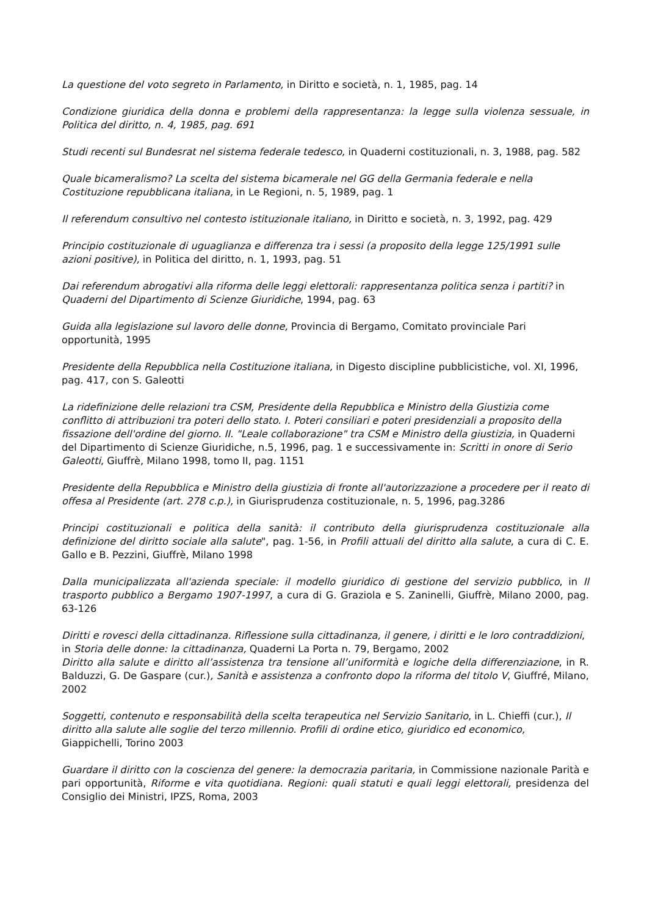La questione del voto segreto in Parlamento, in Diritto e società, n. 1, 1985, pag. 14
Condizione giuridica della donna e problemi della rappresentanza: la legge sulla violenza sessuale, in Politica del diritto, n. 4, 1985, pag. 691
Studi recenti sul Bundesrat nel sistema federale tedesco, in Quaderni costituzionali, n. 3, 1988, pag. 582
Quale bicameralismo? La scelta del sistema bicamerale nel GG della Germania federale e nella Costituzione repubblicana italiana, in Le Regioni, n. 5, 1989, pag. 1
Il referendum consultivo nel contesto istituzionale italiano, in Diritto e società, n. 3, 1992, pag. 429
Principio costituzionale di uguaglianza e differenza tra i sessi (a proposito della legge 125/1991 sulle azioni positive), in Politica del diritto, n. 1, 1993, pag. 51
Dai referendum abrogativi alla riforma delle leggi elettorali: rappresentanza politica senza i partiti? in Quaderni del Dipartimento di Scienze Giuridiche, 1994, pag. 63
Guida alla legislazione sul lavoro delle donne, Provincia di Bergamo, Comitato provinciale Pari opportunità, 1995
Presidente della Repubblica nella Costituzione italiana, in Digesto discipline pubblicistiche, vol. XI, 1996, pag. 417, con S. Galeotti
La ridefinizione delle relazioni tra CSM, Presidente della Repubblica e Ministro della Giustizia come conflitto di attribuzioni tra poteri dello stato. I. Poteri consiliari e poteri presidenziali a proposito della fissazione dell'ordine del giorno. II. "Leale collaborazione" tra CSM e Ministro della giustizia, in Quaderni del Dipartimento di Scienze Giuridiche, n.5, 1996, pag. 1 e successivamente in: Scritti in onore di Serio Galeotti, Giuffrè, Milano 1998, tomo II, pag. 1151
Presidente della Repubblica e Ministro della giustizia di fronte all'autorizzazione a procedere per il reato di offesa al Presidente (art. 278 c.p.), in Giurisprudenza costituzionale, n. 5, 1996, pag.3286
Principi costituzionali e politica della sanità: il contributo della giurisprudenza costituzionale alla definizione del diritto sociale alla salute", pag. 1-56, in Profili attuali del diritto alla salute, a cura di C. E. Gallo e B. Pezzini, Giuffrè, Milano 1998
Dalla municipalizzata all'azienda speciale: il modello giuridico di gestione del servizio pubblico, in Il trasporto pubblico a Bergamo 1907-1997, a cura di G. Graziola e S. Zaninelli, Giuffrè, Milano 2000, pag. 63-126
Diritti e rovesci della cittadinanza. Riflessione sulla cittadinanza, il genere, i diritti e le loro contraddizioni, in Storia delle donne: la cittadinanza, Quaderni La Porta n. 79, Bergamo, 2002
Diritto alla salute e diritto all’assistenza tra tensione all’uniformità e logiche della differenziazione, in R. Balduzzi, G. De Gaspare (cur.), Sanità e assistenza a confronto dopo la riforma del titolo V, Giuffré, Milano, 2002
Soggetti, contenuto e responsabilità della scelta terapeutica nel Servizio Sanitario, in L. Chieffi (cur.), Il diritto alla salute alle soglie del terzo millennio. Profili di ordine etico, giuridico ed economico, Giappichelli, Torino 2003
Guardare il diritto con la coscienza del genere: la democrazia paritaria, in Commissione nazionale Parità e pari opportunità, Riforme e vita quotidiana. Regioni: quali statuti e quali leggi elettorali, presidenza del Consiglio dei Ministri, IPZS, Roma, 2003